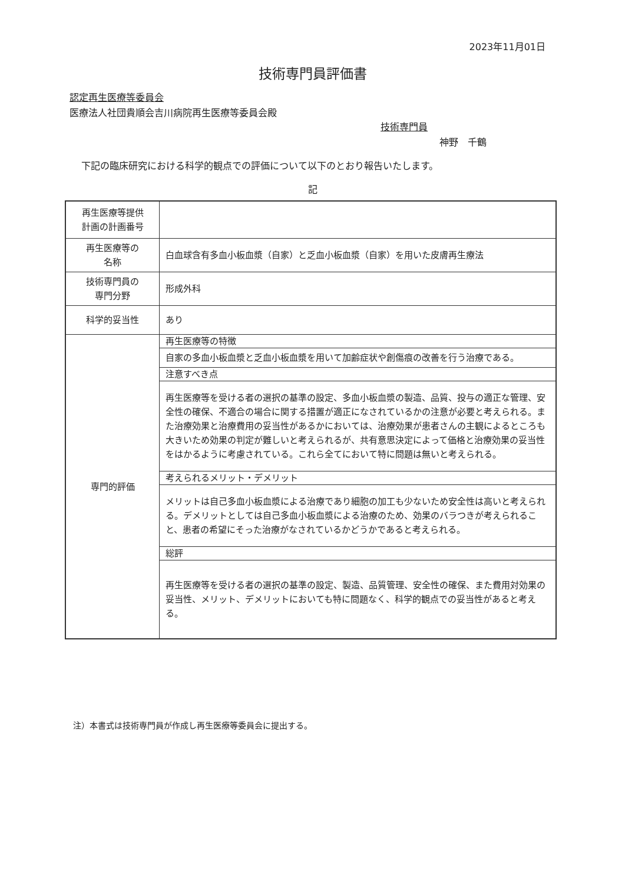2023年11月01日
技術専門員評価書
認定再生医療等委員会
医療法人社団貴順会吉川病院再生医療等委員会殿
技術専門員
神野　千鶴
下記の臨床研究における科学的観点での評価について以下のとおり報告いたします。
記
| 再生医療等提供 計画の計画番号 | |
| 再生医療等の 名称 | 白血球含有多血小板血漿（自家）と乏血小板血漿（自家）を用いた皮膚再生療法 |
| 技術専門員の 専門分野 | 形成外科 |
| 科学的妥当性 | あり |
| 専門的評価 | 再生医療等の特徴 |
| | 自家の多血小板血漿と乏血小板血漿を用いて加齢症状や創傷痕の改善を行う治療である。 |
| | 注意すべき点 |
| | 再生医療等を受ける者の選択の基準の設定、多血小板血漿の製造、品質、投与の適正な管理、安全性の確保、不適合の場合に関する措置が適正になされているかの注意が必要と考えられる。また治療効果と治療費用の妥当性があるかにおいては、治療効果が患者さんの主観によるところも大きいため効果の判定が難しいと考えられるが、共有意思決定によって価格と治療効果の妥当性をはかるように考慮されている。これら全てにおいて特に問題は無いと考えられる。 |
| | 考えられるメリット・デメリット |
| | メリットは自己多血小板血漿による治療であり細胞の加工も少ないため安全性は高いと考えられる。デメリットとしては自己多血小板血漿による治療のため、効果のバラつきが考えられること、患者の希望にそった治療がなされているかどうかであると考えられる。 |
| | 総評 |
| | 再生医療等を受ける者の選択の基準の設定、製造、品質管理、安全性の確保、また費用対効果の妥当性、メリット、デメリットにおいても特に問題なく、科学的観点での妥当性があると考える。 |
注）本書式は技術専門員が作成し再生医療等委員会に提出する。